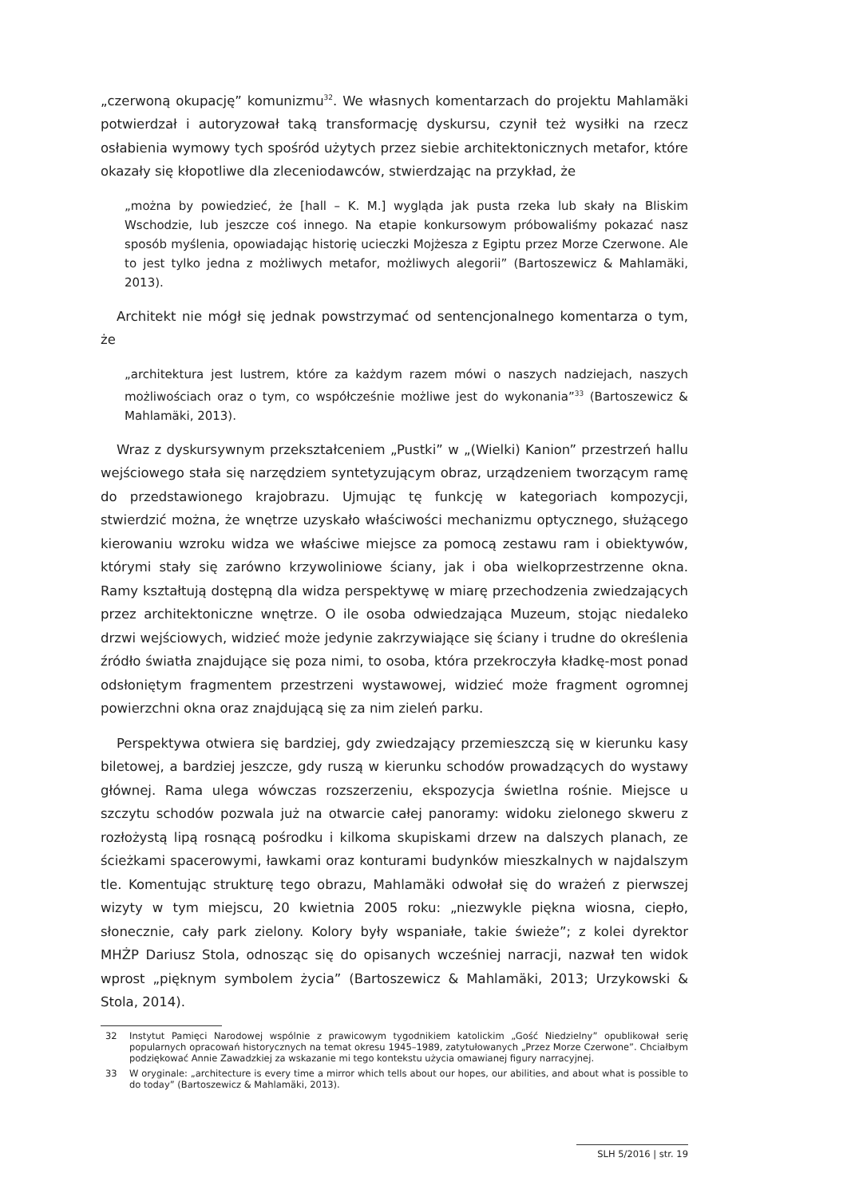„czerwoną okupację” komunizmu<sup>32</sup>. We własnych komentarzach do projektu Mahlamäki potwierdzał i autoryzował taką transformację dyskursu, czynił też wysiłki na rzecz osłabienia wymowy tych spośród użytych przez siebie architektonicznych metafor, które okazały się kłopotliwe dla zleceniodawców, stwierdzając na przykład, że
„można by powiedzieć, że [hall – K. M.] wygląda jak pusta rzeka lub skały na Bliskim Wschodzie, lub jeszcze coś innego. Na etapie konkursowym próbowaliśmy pokazać nasz sposób myślenia, opowiadając historię ucieczki Mojżesza z Egiptu przez Morze Czerwone. Ale to jest tylko jedna z możliwych metafor, możliwych alegorii” (Bartoszewicz & Mahlamäki, 2013).
Architekt nie mógł się jednak powstrzymać od sentencjonalnego komentarza o tym, że
„architektura jest lustrem, które za każdym razem mówi o naszych nadziejach, naszych możliwościach oraz o tym, co współcześnie możliwe jest do wykonania”<sup>33</sup> (Bartoszewicz & Mahlamäki, 2013).
Wraz z dyskursywnym przekształceniem „Pustki” w „(Wielki) Kanion” przestrzeń hallu wejściowego stała się narzędziem syntetyzującym obraz, urządzeniem tworzącym ramę do przedstawionego krajobrazu. Ujmując tę funkcję w kategoriach kompozycji, stwierdzić można, że wnętrze uzyskało właściwości mechanizmu optycznego, służącego kierowaniu wzroku widza we właściwe miejsce za pomocą zestawu ram i obiektywów, którymi stały się zarówno krzywoliniowe ściany, jak i oba wielkoprzestrzenne okna. Ramy kształtują dostępną dla widza perspektywę w miarę przechodzenia zwiedzających przez architektoniczne wnętrze. O ile osoba odwiedzająca Muzeum, stojąc niedaleko drzwi wejściowych, widzieć może jedynie zakrzywiające się ściany i trudne do określenia źródło światła znajdujące się poza nimi, to osoba, która przekroczyła kładkę-most ponad odsłoniętym fragmentem przestrzeni wystawowej, widzieć może fragment ogromnej powierzchni okna oraz znajdującą się za nim zieleń parku.
Perspektywa otwiera się bardziej, gdy zwiedzający przemieszczą się w kierunku kasy biletowej, a bardziej jeszcze, gdy ruszą w kierunku schodów prowadzących do wystawy głównej. Rama ulega wówczas rozszerzeniu, ekspozycja świetlna rośnie. Miejsce u szczytu schodów pozwala już na otwarcie całej panoramy: widoku zielonego skweru z rozłożystą lipą rosnącą pośrodku i kilkoma skupiskami drzew na dalszych planach, ze ścieżkami spacerowymi, ławkami oraz konturami budynków mieszkalnych w najdalszym tle. Komentując strukturę tego obrazu, Mahlamäki odwołał się do wrażeń z pierwszej wizyty w tym miejscu, 20 kwietnia 2005 roku: „niezwykle piękna wiosna, ciepło, słonecznie, cały park zielony. Kolory były wspaniałe, takie świeże”; z kolei dyrektor MHŻP Dariusz Stola, odnosząc się do opisanych wcześniej narracji, nazwał ten widok wprost „pięknym symbolem życia” (Bartoszewicz & Mahlamäki, 2013; Urzykowski & Stola, 2014).
32 Instytut Pamięci Narodowej wspólnie z prawicowym tygodnikiem katolickim „Gość Niedzielny” opublikował serię popularnych opracowań historycznych na temat okresu 1945–1989, zatytułowanych „Przez Morze Czerwone”. Chciałbym podziękować Annie Zawadzkiej za wskazanie mi tego kontekstu użycia omawianej figury narracyjnej.
33 W oryginale: „architecture is every time a mirror which tells about our hopes, our abilities, and about what is possible to do today” (Bartoszewicz & Mahlamäki, 2013).
SLH 5/2016 | str. 19